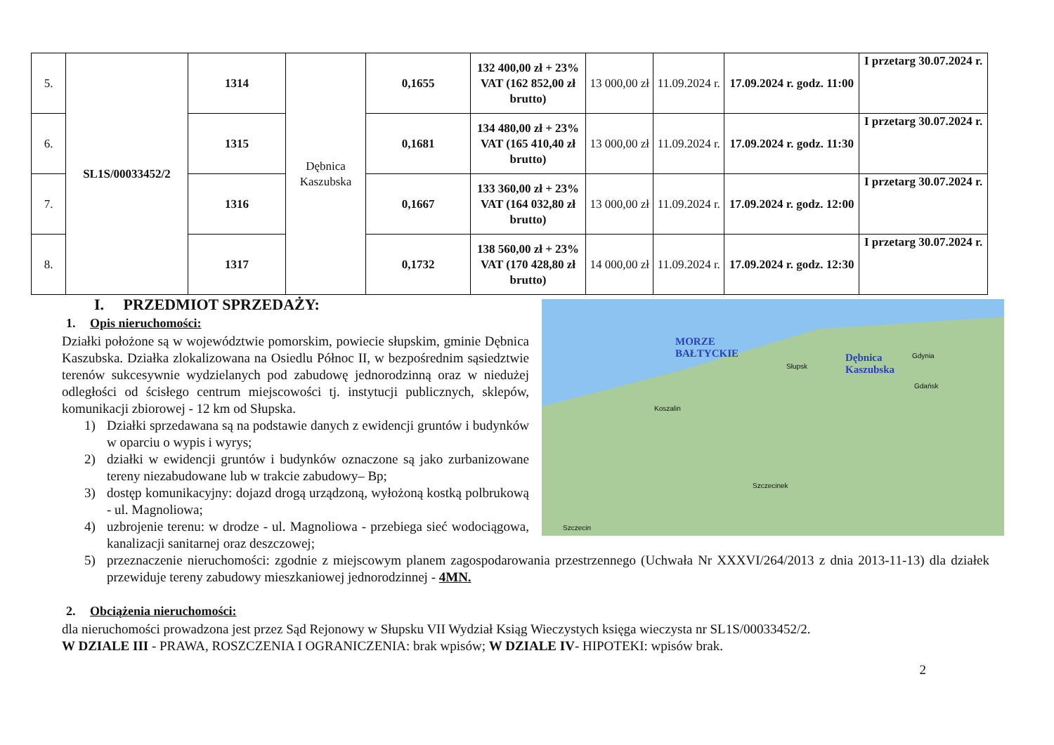| 5. | SL1S/00033452/2 | 1314 | Dębnica Kaszubska | 0,1655 | 132 400,00 zł + 23% VAT (162 852,00 zł brutto) | 13 000,00 zł | 11.09.2024 r. | 17.09.2024 r. godz. 11:00 | I przetarg 30.07.2024 r. |
| 6. | | 1315 | | 0,1681 | 134 480,00 zł + 23% VAT (165 410,40 zł brutto) | 13 000,00 zł | 11.09.2024 r. | 17.09.2024 r. godz. 11:30 | I przetarg 30.07.2024 r. |
| 7. | | 1316 | | 0,1667 | 133 360,00 zł + 23% VAT (164 032,80 zł brutto) | 13 000,00 zł | 11.09.2024 r. | 17.09.2024 r. godz. 12:00 | I przetarg 30.07.2024 r. |
| 8. | | 1317 | | 0,1732 | 138 560,00 zł + 23% VAT (170 428,80 zł brutto) | 14 000,00 zł | 11.09.2024 r. | 17.09.2024 r. godz. 12:30 | I przetarg 30.07.2024 r. |
I. PRZEDMIOT SPRZEDAŻY:
1. Opis nieruchomości:
Działki położone są w województwie pomorskim, powiecie słupskim, gminie Dębnica Kaszubska. Działka zlokalizowana na Osiedlu Północ II, w bezpośrednim sąsiedztwie terenów sukcesywnie wydzielanych pod zabudowę jednorodzinną oraz w niedużej odległości od ścisłego centrum miejscowości tj. instytucji publicznych, sklepów, komunikacji zbiorowej - 12 km od Słupska.
1) Działki sprzedawana są na podstawie danych z ewidencji gruntów i budynków w oparciu o wypis i wyrys;
2) działki w ewidencji gruntów i budynków oznaczone są jako zurbanizowane tereny niezabudowane lub w trakcie zabudowy– Bp;
3) dostęp komunikacyjny: dojazd drogą urządzoną, wyłożoną kostką polbrukową - ul. Magnoliowa;
4) uzbrojenie terenu: w drodze - ul. Magnoliowa - przebiega sieć wodociągowa, kanalizacji sanitarnej oraz deszczowej;
MORZE
BAŁTYCKIE
Dębnica
Kaszubska
Słupsk
Gdańsk
Gdynia
Koszalin
Szczecin
Szczecinek
5) przeznaczenie nieruchomości: zgodnie z miejscowym planem zagospodarowania przestrzennego (Uchwała Nr XXXVI/264/2013 z dnia 2013-11-13) dla działek przewiduje tereny zabudowy mieszkaniowej jednorodzinnej - 4MN.
2. Obciążenia nieruchomości:
dla nieruchomości prowadzona jest przez Sąd Rejonowy w Słupsku VII Wydział Ksiąg Wieczystych księga wieczysta nr SL1S/00033452/2.
W DZIALE III - PRAWA, ROSZCZENIA I OGRANICZENIA: brak wpisów; W DZIALE IV- HIPOTEKI: wpisów brak.
2